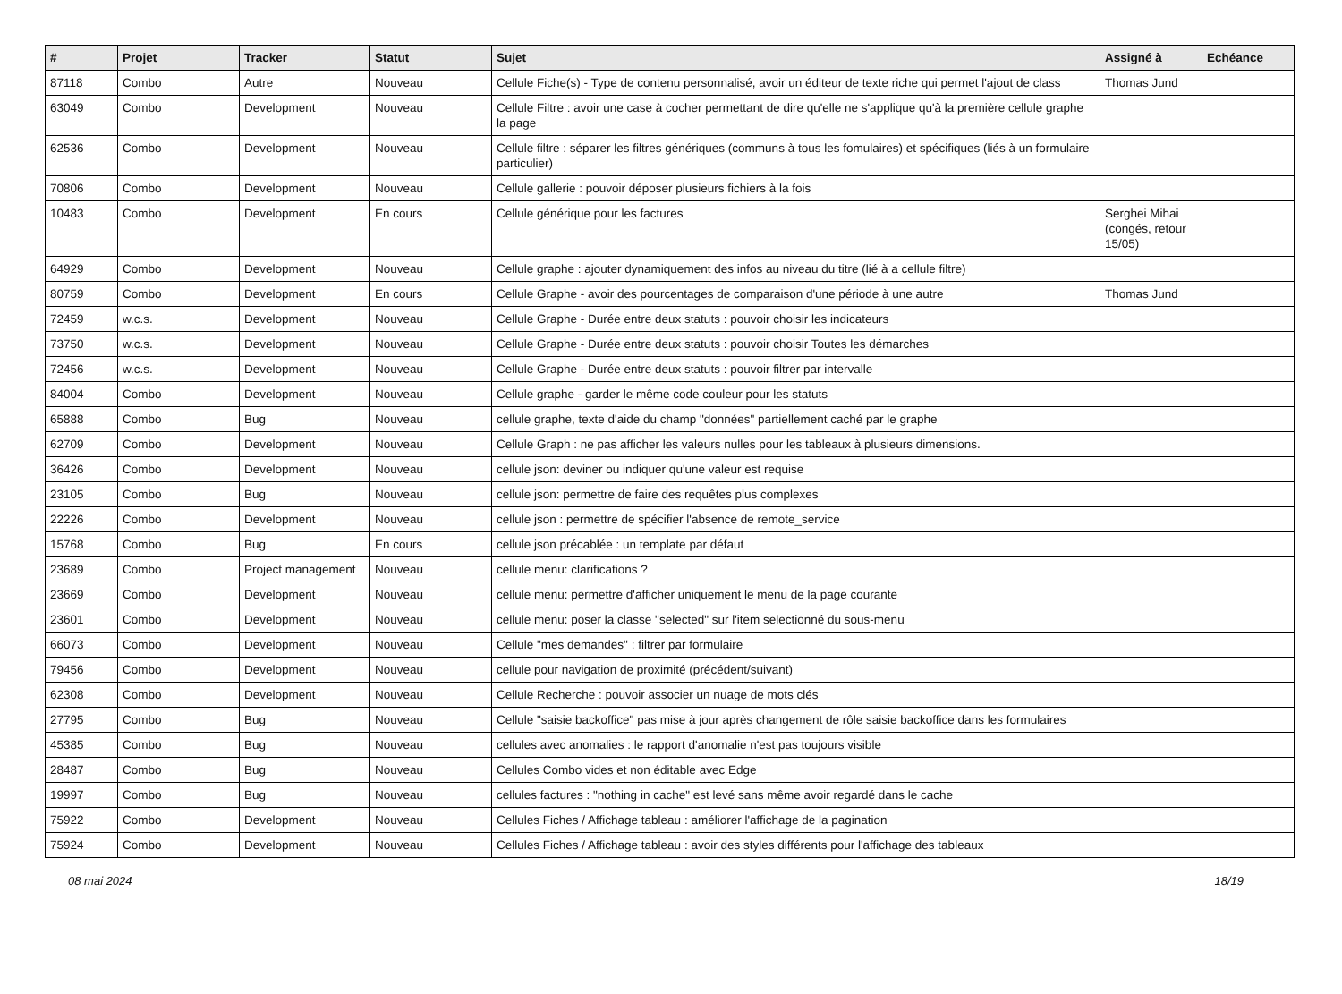| # | Projet | Tracker | Statut | Sujet | Assigné à | Echéance |
| --- | --- | --- | --- | --- | --- | --- |
| 87118 | Combo | Autre | Nouveau | Cellule Fiche(s) - Type de contenu personnalisé, avoir un éditeur de texte riche qui permet l'ajout de class | Thomas Jund | |
| 63049 | Combo | Development | Nouveau | Cellule Filtre : avoir une case à cocher permettant de dire qu'elle ne s'applique qu'à la première cellule graphe la page | | |
| 62536 | Combo | Development | Nouveau | Cellule filtre : séparer les filtres génériques (communs à tous les fomulaires) et spécifiques (liés à un formulaire particulier) | | |
| 70806 | Combo | Development | Nouveau | Cellule gallerie : pouvoir déposer plusieurs fichiers à la fois | | |
| 10483 | Combo | Development | En cours | Cellule générique pour les factures | Serghei Mihai (congés, retour 15/05) | |
| 64929 | Combo | Development | Nouveau | Cellule graphe : ajouter dynamiquement des infos au niveau du titre (lié à a cellule filtre) | | |
| 80759 | Combo | Development | En cours | Cellule Graphe - avoir des pourcentages de comparaison d'une période à une autre | Thomas Jund | |
| 72459 | w.c.s. | Development | Nouveau | Cellule Graphe - Durée entre deux statuts : pouvoir choisir les indicateurs | | |
| 73750 | w.c.s. | Development | Nouveau | Cellule Graphe - Durée entre deux statuts : pouvoir choisir Toutes les démarches | | |
| 72456 | w.c.s. | Development | Nouveau | Cellule Graphe - Durée entre deux statuts : pouvoir filtrer par intervalle | | |
| 84004 | Combo | Development | Nouveau | Cellule graphe - garder le même code couleur pour les statuts | | |
| 65888 | Combo | Bug | Nouveau | cellule graphe, texte d'aide du champ "données" partiellement caché par le graphe | | |
| 62709 | Combo | Development | Nouveau | Cellule Graph : ne pas afficher les valeurs nulles pour les tableaux à plusieurs dimensions. | | |
| 36426 | Combo | Development | Nouveau | cellule json: deviner ou indiquer qu'une valeur est requise | | |
| 23105 | Combo | Bug | Nouveau | cellule json: permettre de faire des requêtes plus complexes | | |
| 22226 | Combo | Development | Nouveau | cellule json : permettre de spécifier l'absence de remote_service | | |
| 15768 | Combo | Bug | En cours | cellule json précablée : un template par défaut | | |
| 23689 | Combo | Project management | Nouveau | cellule menu: clarifications ? | | |
| 23669 | Combo | Development | Nouveau | cellule menu: permettre d'afficher uniquement le menu de la page courante | | |
| 23601 | Combo | Development | Nouveau | cellule menu: poser la classe "selected" sur l'item selectionné du sous-menu | | |
| 66073 | Combo | Development | Nouveau | Cellule "mes demandes" : filtrer par formulaire | | |
| 79456 | Combo | Development | Nouveau | cellule pour navigation de proximité (précédent/suivant) | | |
| 62308 | Combo | Development | Nouveau | Cellule Recherche : pouvoir associer un nuage de mots clés | | |
| 27795 | Combo | Bug | Nouveau | Cellule "saisie backoffice" pas mise à jour après changement de rôle saisie backoffice dans les formulaires | | |
| 45385 | Combo | Bug | Nouveau | cellules avec anomalies : le rapport d'anomalie n'est pas toujours visible | | |
| 28487 | Combo | Bug | Nouveau | Cellules Combo vides et non éditable avec Edge | | |
| 19997 | Combo | Bug | Nouveau | cellules factures : "nothing in cache" est levé sans même avoir regardé dans le cache | | |
| 75922 | Combo | Development | Nouveau | Cellules Fiches / Affichage tableau : améliorer l'affichage de la pagination | | |
| 75924 | Combo | Development | Nouveau | Cellules Fiches / Affichage tableau : avoir des styles différents pour l'affichage des tableaux | | |
08 mai 2024 18/19